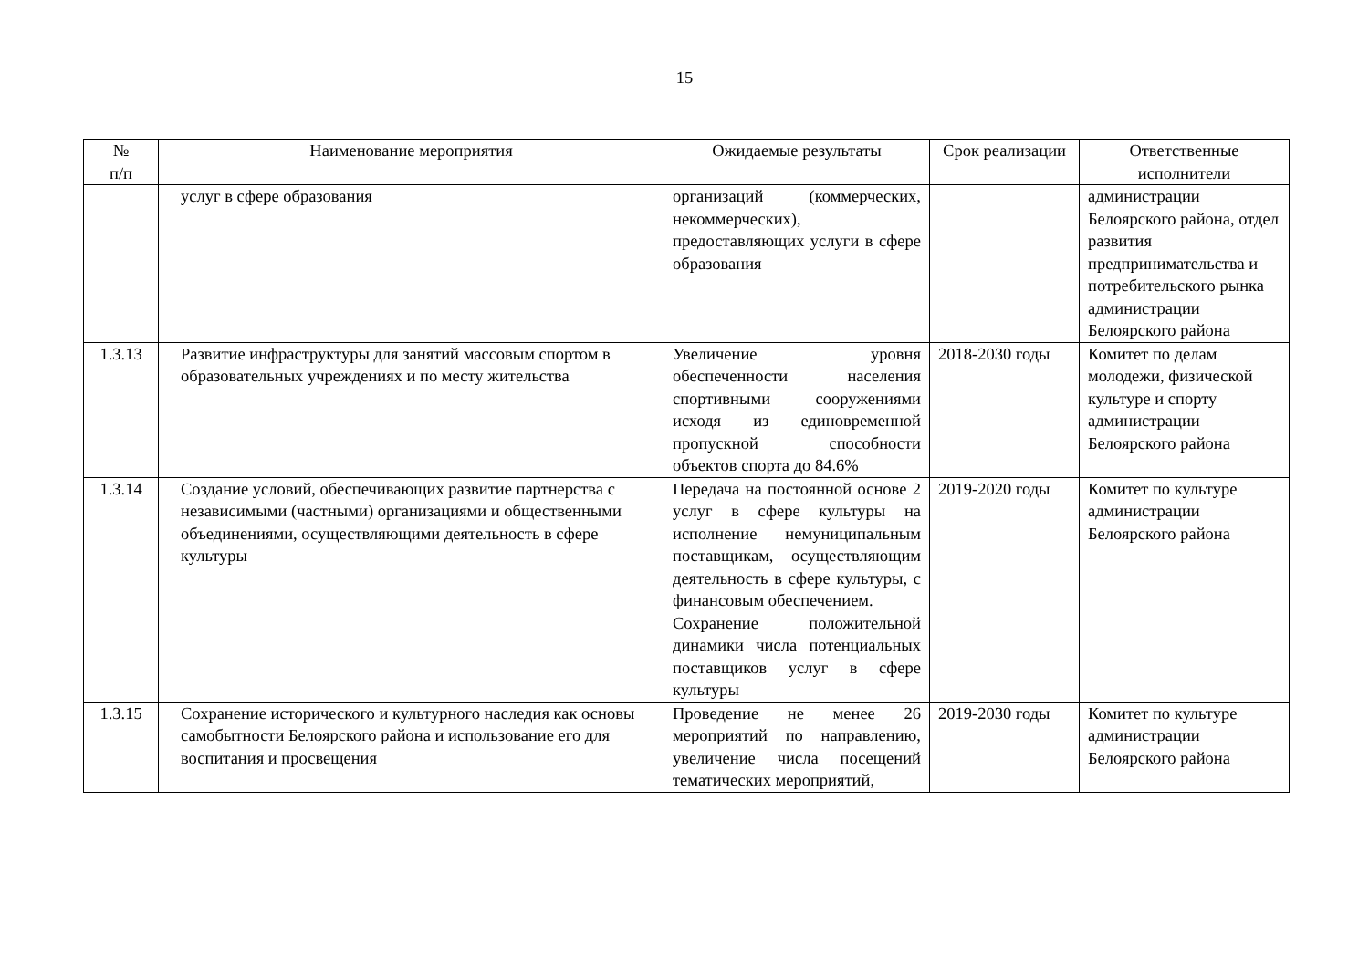15
| № п/п | Наименование мероприятия | Ожидаемые результаты | Срок реализации | Ответственные исполнители |
| --- | --- | --- | --- | --- |
| | услуг в сфере образования | организаций (коммерческих, некоммерческих), предоставляющих услуги в сфере образования | | администрации Белоярского района, отдел развития предпринимательства и потребительского рынка администрации Белоярского района |
| 1.3.13 | Развитие инфраструктуры для занятий массовым спортом в образовательных учреждениях и по месту жительства | Увеличение уровня обеспеченности населения спортивными сооружениями исходя из единовременной пропускной способности объектов спорта до 84.6% | 2018-2030 годы | Комитет по делам молодежи, физической культуре и спорту администрации Белоярского района |
| 1.3.14 | Создание условий, обеспечивающих развитие партнерства с независимыми (частными) организациями и общественными объединениями, осуществляющими деятельность в сфере культуры | Передача на постоянной основе 2 услуг в сфере культуры на исполнение немуниципальным поставщикам, осуществляющим деятельность в сфере культуры, с финансовым обеспечением. Сохранение положительной динамики числа потенциальных поставщиков услуг в сфере культуры | 2019-2020 годы | Комитет по культуре администрации Белоярского района |
| 1.3.15 | Сохранение исторического и культурного наследия как основы самобытности Белоярского района и использование его для воспитания и просвещения | Проведение не менее 26 мероприятий по направлению, увеличение числа посещений тематических мероприятий, | 2019-2030 годы | Комитет по культуре администрации Белоярского района |